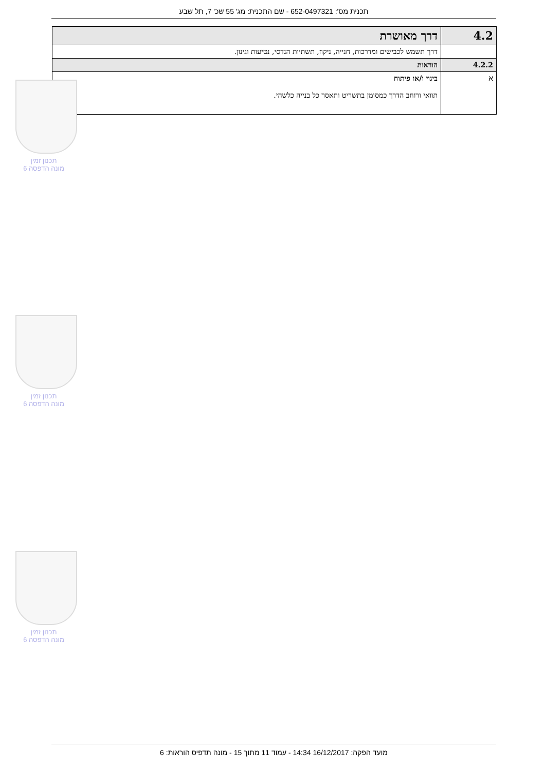תכנית מס': 652-0497321 - שם התכנית: מג' 55 שכ' 7, תל שבע
| 4.2 | דרך מאושרת |
| | דרך תשמש לכבישים ומדרכות, חנייה, ניקוז, תשתיות הנדסי, נטיעות וגינון. |
| 4.2.2 | הוראות |
| א | בינוי ו/או פיתוח תוואי ורוחב הדרך כמסומן בתשריט ותאסר כל בנייה כלשהי. |
תכנון זמין
מונה הדפסה 6
תכנון זמין
מונה הדפסה 6
תכנון זמין
מונה הדפסה 6
מועד הפקה: 16/12/2017 14:34 - עמוד 11 מתוך 15 - מונה תדפיס הוראות: 6